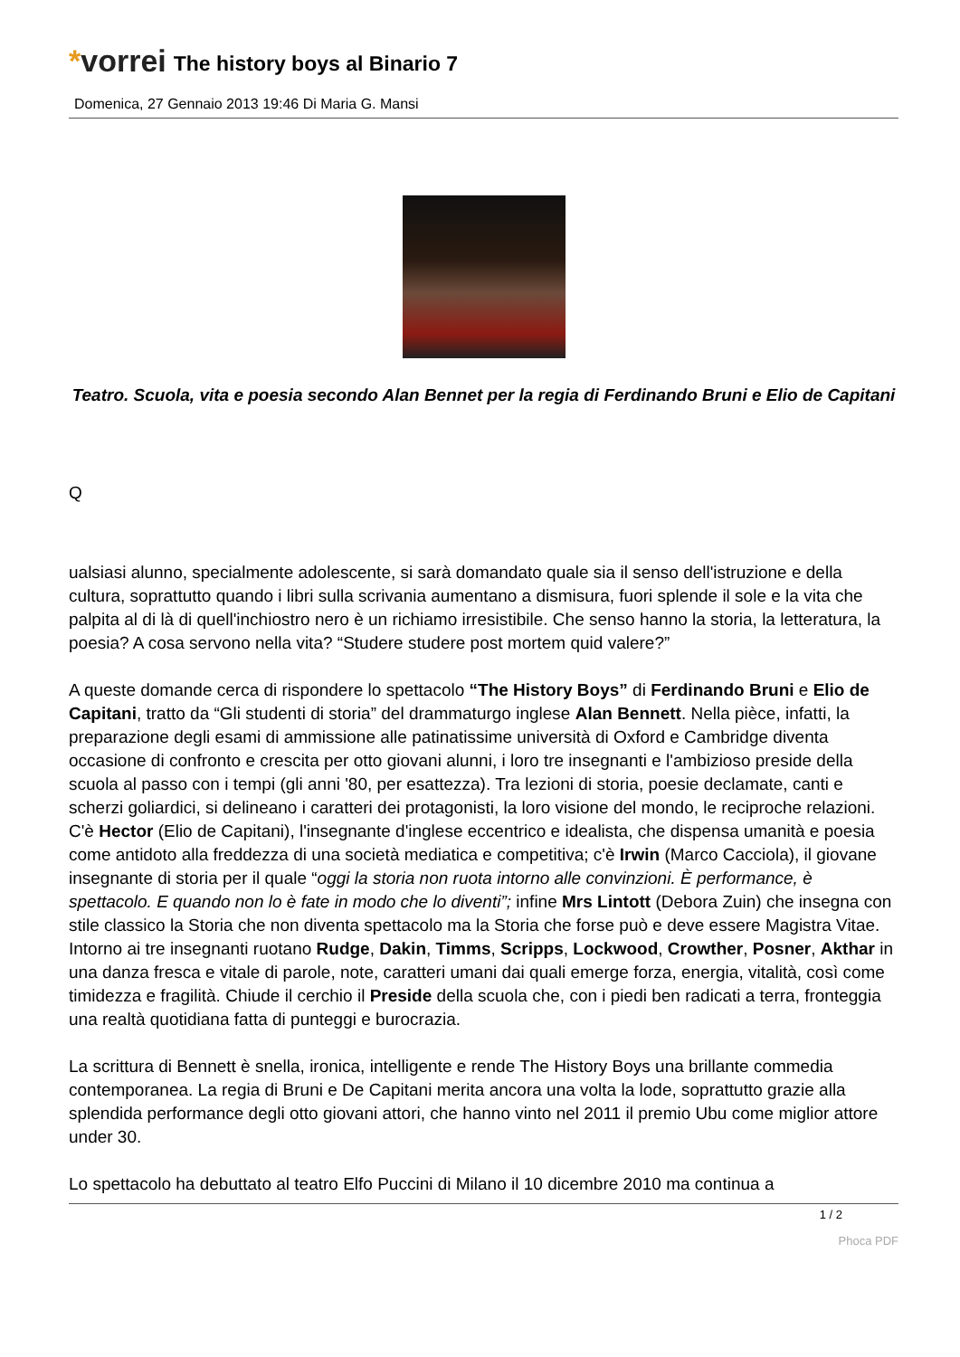*vorrei The history boys al Binario 7
Domenica, 27 Gennaio 2013 19:46 Di Maria G. Mansi
Teatro. Scuola, vita e poesia secondo Alan Bennet per la regia di Ferdinando Bruni e Elio de Capitani
Q
ualsiasi alunno, specialmente adolescente, si sarà domandato quale sia il senso dell'istruzione e della cultura, soprattutto quando i libri sulla scrivania aumentano a dismisura, fuori splende il sole e la vita che palpita al di là di quell'inchiostro nero è un richiamo irresistibile. Che senso hanno la storia, la letteratura, la poesia? A cosa servono nella vita? “Studere studere post mortem quid valere?”
A queste domande cerca di rispondere lo spettacolo “The History Boys” di Ferdinando Bruni e Elio de Capitani, tratto da “Gli studenti di storia” del drammaturgo inglese Alan Bennett. Nella pièce, infatti, la preparazione degli esami di ammissione alle patinatissime università di Oxford e Cambridge diventa occasione di confronto e crescita per otto giovani alunni, i loro tre insegnanti e l'ambizioso preside della scuola al passo con i tempi (gli anni '80, per esattezza). Tra lezioni di storia, poesie declamate, canti e scherzi goliardici, si delineano i caratteri dei protagonisti, la loro visione del mondo, le reciproche relazioni. C'è Hector (Elio de Capitani), l'insegnante d'inglese eccentrico e idealista, che dispensa umanità e poesia come antidoto alla freddezza di una società mediatica e competitiva; c'è Irwin (Marco Cacciola), il giovane insegnante di storia per il quale “oggi la storia non ruota intorno alle convinzioni. È performance, è spettacolo. E quando non lo è fate in modo che lo diventi”; infine Mrs Lintott (Debora Zuin) che insegna con stile classico la Storia che non diventa spettacolo ma la Storia che forse può e deve essere Magistra Vitae. Intorno ai tre insegnanti ruotano Rudge, Dakin, Timms, Scripps, Lockwood, Crowther, Posner, Akthar in una danza fresca e vitale di parole, note, caratteri umani dai quali emerge forza, energia, vitalità, così come timidezza e fragilità. Chiude il cerchio il Preside della scuola che, con i piedi ben radicati a terra, fronteggia una realtà quotidiana fatta di punteggi e burocrazia.
La scrittura di Bennett è snella, ironica, intelligente e rende The History Boys una brillante commedia contemporanea. La regia di Bruni e De Capitani merita ancora una volta la lode, soprattutto grazie alla splendida performance degli otto giovani attori, che hanno vinto nel 2011 il premio Ubu come miglior attore under 30.
Lo spettacolo ha debuttato al teatro Elfo Puccini di Milano il 10 dicembre 2010 ma continua a
1 / 2
Phoca PDF